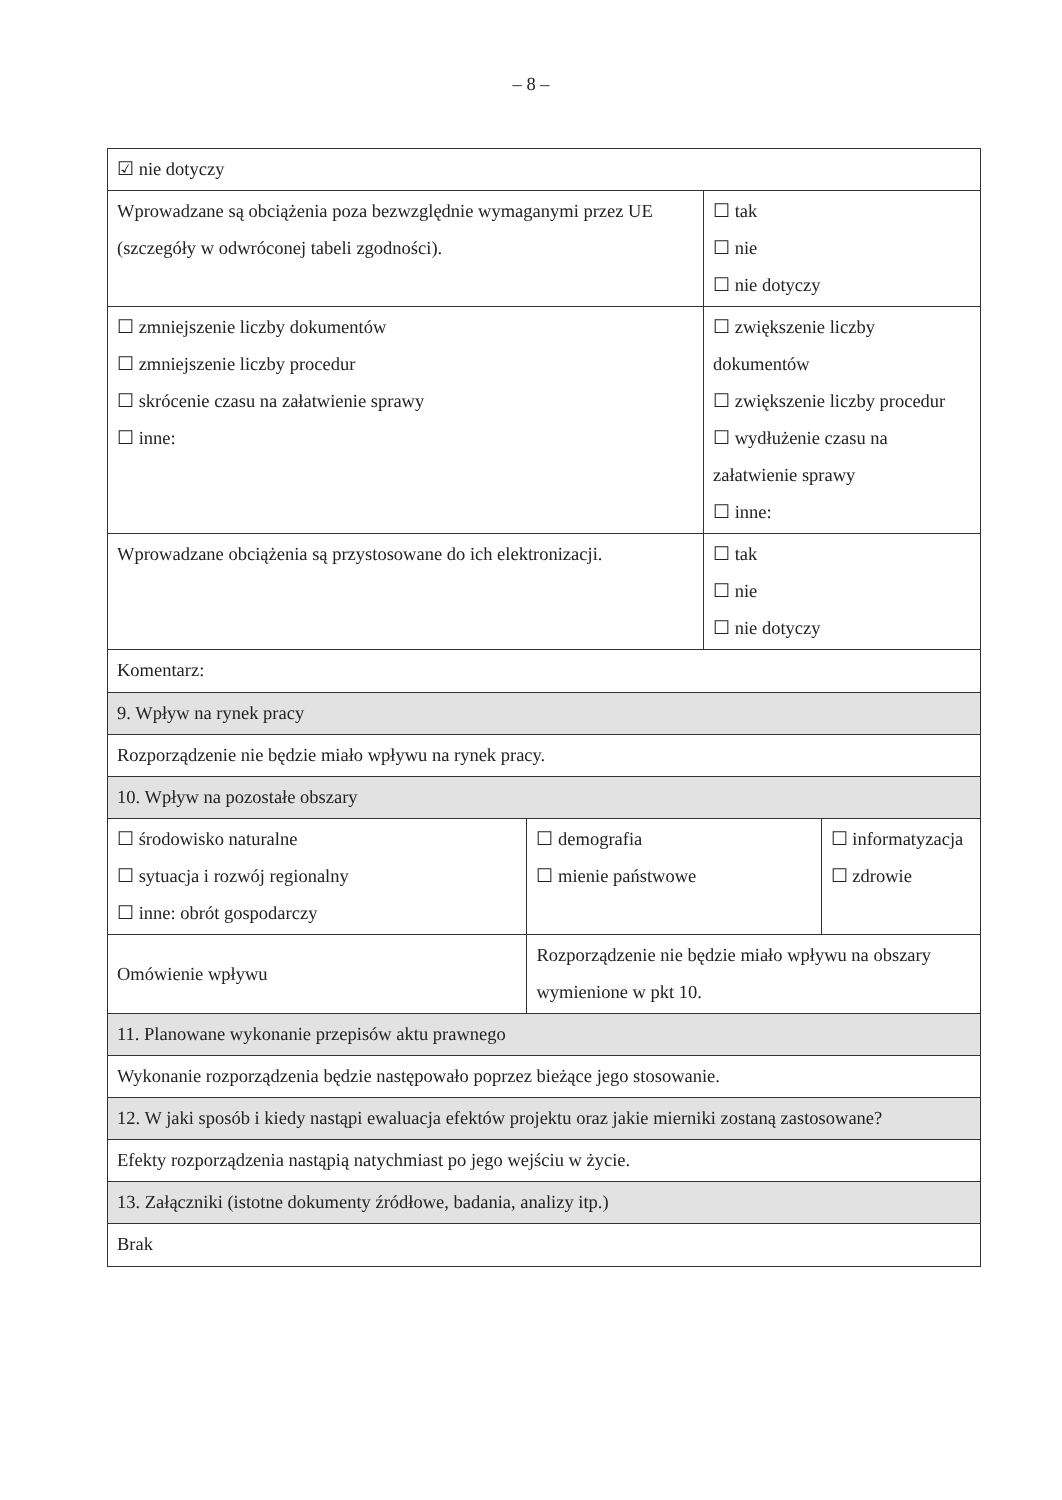– 8 –
| ☑ nie dotyczy | | | |
| Wprowadzane są obciążenia poza bezwzględnie wymaganymi przez UE (szczegóły w odwróconej tabeli zgodności). | | ☐ tak ☐ nie ☐ nie dotyczy | |
| ☐ zmniejszenie liczby dokumentów ☐ zmniejszenie liczby procedur ☐ skrócenie czasu na załatwienie sprawy ☐ inne: | | ☐ zwiększenie liczby dokumentów ☐ zwiększenie liczby procedur ☐ wydłużenie czasu na załatwienie sprawy ☐ inne: | |
| Wprowadzane obciążenia są przystosowane do ich elektronizacji. | | ☐ tak ☐ nie ☐ nie dotyczy | |
| Komentarz: | | | |
| 9. Wpływ na rynek pracy | | | |
| Rozporządzenie nie będzie miało wpływu na rynek pracy. | | | |
| 10. Wpływ na pozostałe obszary | | | |
| ☐ środowisko naturalne ☐ sytuacja i rozwój regionalny ☐ inne: obrót gospodarczy | ☐ demografia ☐ mienie państwowe | | ☐ informatyzacja ☐ zdrowie |
| Omówienie wpływu | Rozporządzenie nie będzie miało wpływu na obszary wymienione w pkt 10. | | |
| 11. Planowane wykonanie przepisów aktu prawnego | | | |
| Wykonanie rozporządzenia będzie następowało poprzez bieżące jego stosowanie. | | | |
| 12. W jaki sposób i kiedy nastąpi ewaluacja efektów projektu oraz jakie mierniki zostaną zastosowane? | | | |
| Efekty rozporządzenia nastąpią natychmiast po jego wejściu w życie. | | | |
| 13. Załączniki (istotne dokumenty źródłowe, badania, analizy itp.) | | | |
| Brak | | | |